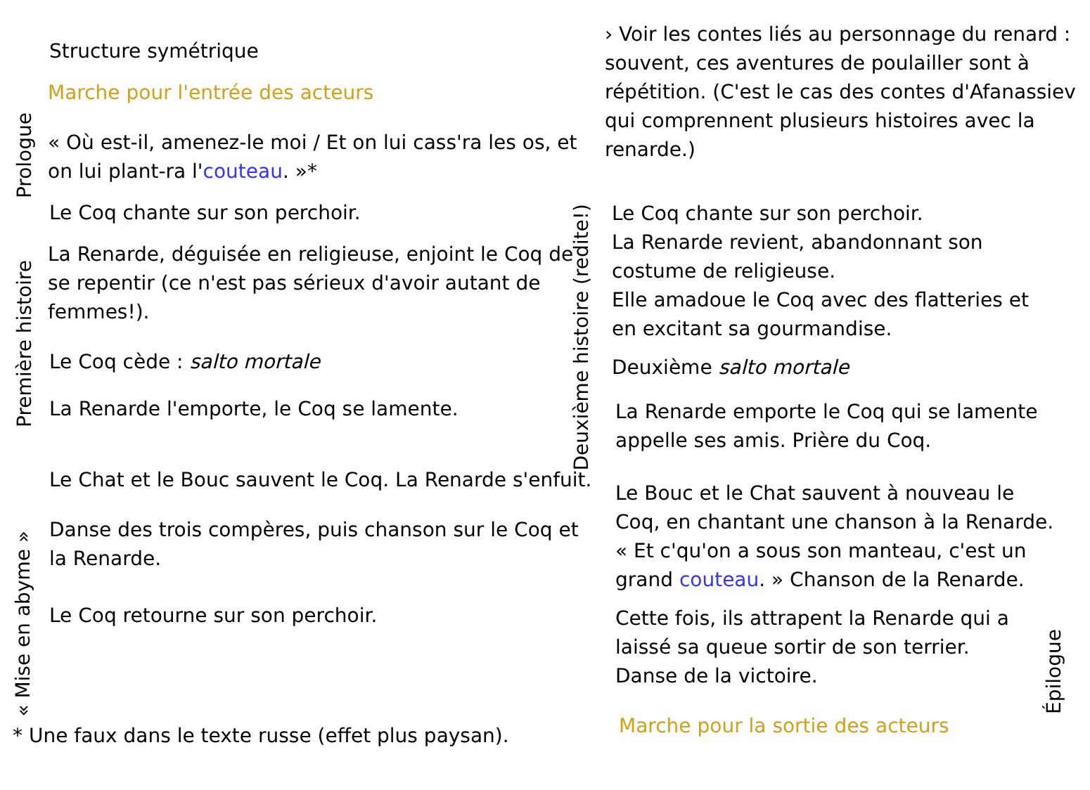Structure symétrique
Marche pour l'entrée des acteurs
Prologue
« Où est-il, amenez-le moi / Et on lui cass'ra les os, et on lui plant-ra l'couteau. »*
Le Coq chante sur son perchoir.
Première histoire
La Renarde, déguisée en religieuse, enjoint le Coq de se repentir (ce n'est pas sérieux d'avoir autant de femmes!).
Le Coq cède : salto mortale
La Renarde l'emporte, le Coq se lamente.
Le Chat et le Bouc sauvent le Coq. La Renarde s'enfuit.
« Mise en abyme »
Danse des trois compères, puis chanson sur le Coq et la Renarde.
Le Coq retourne sur son perchoir.
* Une faux dans le texte russe (effet plus paysan).
› Voir les contes liés au personnage du renard : souvent, ces aventures de poulailler sont à répétition. (C'est le cas des contes d'Afanassiev qui comprennent plusieurs histoires avec la renarde.)
Deuxième histoire (redite!)
Le Coq chante sur son perchoir.
La Renarde revient, abandonnant son costume de religieuse.
Elle amadoue le Coq avec des flatteries et en excitant sa gourmandise.
Deuxième salto mortale
La Renarde emporte le Coq qui se lamente appelle ses amis. Prière du Coq.
Le Bouc et le Chat sauvent à nouveau le Coq, en chantant une chanson à la Renarde. « Et c'qu'on a sous son manteau, c'est un grand couteau. » Chanson de la Renarde.
Cette fois, ils attrapent la Renarde qui a laissé sa queue sortir de son terrier. Danse de la victoire.
Marche pour la sortie des acteurs
Épilogue